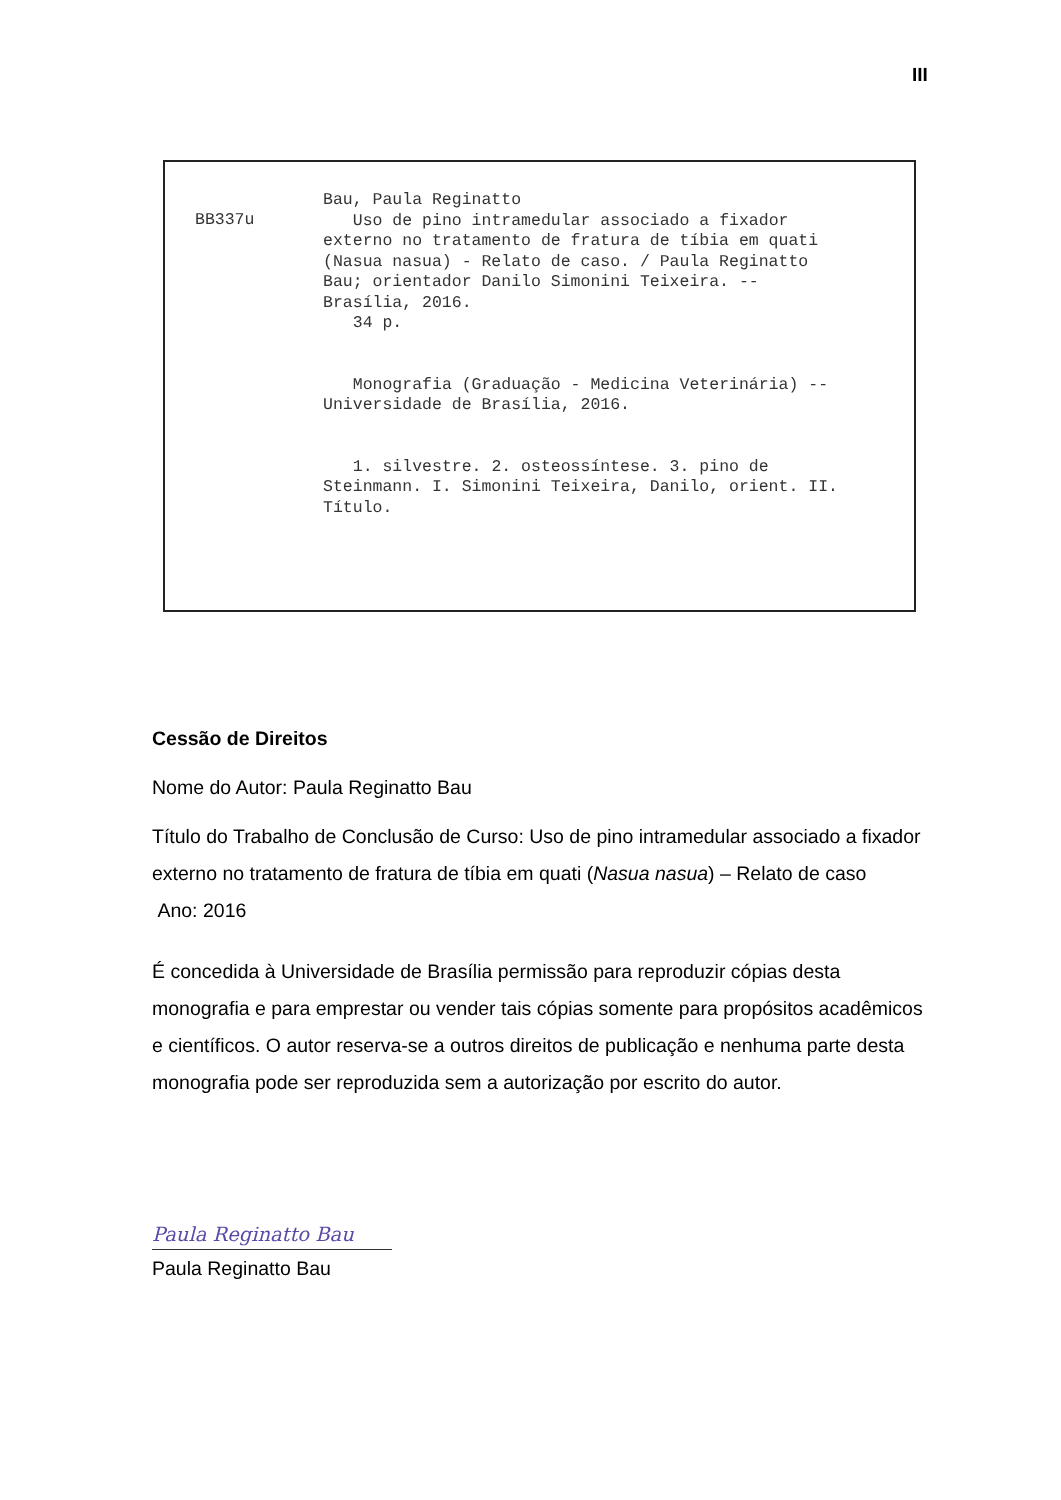III
BB337u
Bau, Paula Reginatto Uso de pino intramedular associado a fixador externo no tratamento de fratura de tíbia em quati (Nasua nasua) - Relato de caso. / Paula Reginatto Bau; orientador Danilo Simonini Teixeira. -- Brasília, 2016. 34 p. Monografia (Graduação - Medicina Veterinária) -- Universidade de Brasília, 2016. 1. silvestre. 2. osteossíntese. 3. pino de Steinmann. I. Simonini Teixeira, Danilo, orient. II. Título.
Cessão de Direitos
Nome do Autor: Paula Reginatto Bau
Título do Trabalho de Conclusão de Curso: Uso de pino intramedular associado a fixador externo no tratamento de fratura de tíbia em quati (Nasua nasua) – Relato de caso
Ano: 2016
É concedida à Universidade de Brasília permissão para reproduzir cópias desta monografia e para emprestar ou vender tais cópias somente para propósitos acadêmicos e científicos. O autor reserva-se a outros direitos de publicação e nenhuma parte desta monografia pode ser reproduzida sem a autorização por escrito do autor.
Paula Reginatto Bau
Paula Reginatto Bau